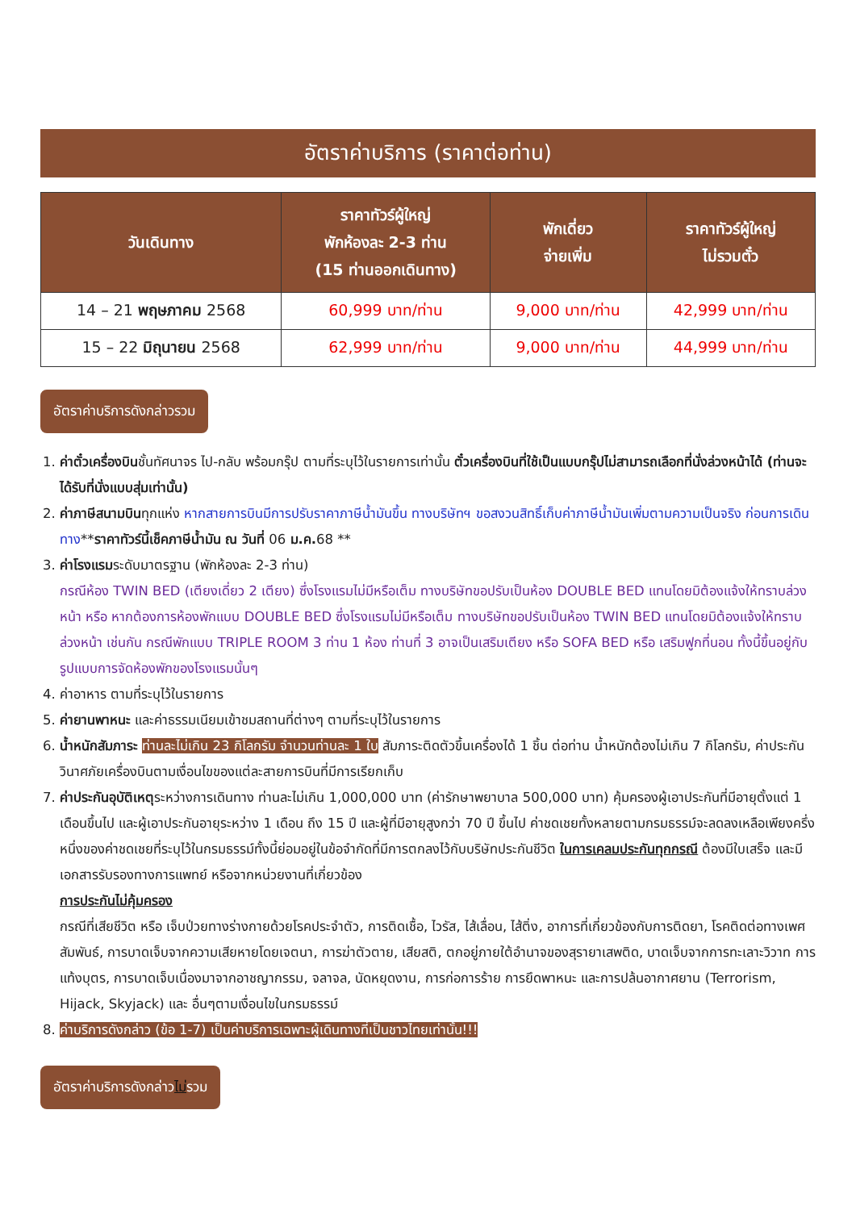อัตราค่าบริการ (ราคาต่อท่าน)
| วันเดินทาง | ราคาทัวร์ผู้ใหญ่ พักห้องละ 2-3 ท่าน (15 ท่านออกเดินทาง) | พักเดี่ยว จ่ายเพิ่ม | ราคาทัวร์ผู้ใหญ่ ไม่รวมตั๋ว |
| --- | --- | --- | --- |
| 14 – 21 พฤษภาคม 2568 | 60,999 บาท/ท่าน | 9,000 บาท/ท่าน | 42,999 บาท/ท่าน |
| 15 – 22 มิถุนายน 2568 | 62,999 บาท/ท่าน | 9,000 บาท/ท่าน | 44,999 บาท/ท่าน |
อัตราค่าบริการดังกล่าวรวม
1. ค่าตั๋วเครื่องบินชั้นทัศนาจร ไป-กลับ พร้อมกรุ๊ป ตามที่ระบุไว้ในรายการเท่านั้น ตั๋วเครื่องบินที่ใช้เป็นแบบกรุ๊ปไม่สามารถเลือกที่นั่งล่วงหน้าได้ (ท่านจะได้รับที่นั่งแบบสุ่มเท่านั้น)
2. ค่าภาษีสนามบินทุกแห่ง หากสายการบินมีการปรับราคาภาษีน้ำมันขึ้น ทางบริษัทฯ ขอสงวนสิทธิ์เก็บค่าภาษีน้ำมันเพิ่มตามความเป็นจริง ก่อนการเดินทาง**ราคาทัวร์นี้เช็คภาษีน้ำมัน ณ วันที่ 06 ม.ค. 68 **
3. ค่าโรงแรมระดับมาตรฐาน (พักห้องละ 2-3 ท่าน)
กรณีห้อง TWIN BED (เตียงเดี่ยว 2 เตียง) ซึ่งโรงแรมไม่มีหรือเต็ม ทางบริษัทขอปรับเป็นห้อง DOUBLE BED แทนโดยมิต้องแจ้งให้ทราบล่วงหน้า หรือ หากต้องการห้องพักแบบ DOUBLE BED ซึ่งโรงแรมไม่มีหรือเต็ม ทางบริษัทขอปรับเป็นห้อง TWIN BED แทนโดยมิต้องแจ้งให้ทราบล่วงหน้า เช่นกัน กรณีพักแบบ TRIPLE ROOM 3 ท่าน 1 ห้อง ท่านที่ 3 อาจเป็นเสริมเตียง หรือ SOFA BED หรือ เสริมฟูกที่นอน ทั้งนี้ขึ้นอยู่กับรูปแบบการจัดห้องพักของโรงแรมนั้นๆ
4. ค่าอาหาร ตามที่ระบุไว้ในรายการ
5. ค่ายานพาหนะ และค่าธรรมเนียมเข้าชมสถานที่ต่างๆ ตามที่ระบุไว้ในรายการ
6. น้ำหนักสัมภาระ ท่านละไม่เกิน 23 กิโลกรัม จำนวนท่านละ 1 ใบ สัมภาระติดตัวขึ้นเครื่องได้ 1 ชิ้น ต่อท่าน น้ำหนักต้องไม่เกิน 7 กิโลกรัม, ค่าประกันวินาศภัยเครื่องบินตามเงื่อนไขของแต่ละสายการบินที่มีการเรียกเก็บ
7. ค่าประกันอุบัติเหตุระหว่างการเดินทาง ท่านละไม่เกิน 1,000,000 บาท (ค่ารักษาพยาบาล 500,000 บาท) คุ้มครองผู้เอาประกันที่มีอายุตั้งแต่ 1 เดือนขึ้นไป และผู้เอาประกันอายุระหว่าง 1 เดือน ถึง 15 ปี และผู้ที่มีอายุสูงกว่า 70 ปี ขึ้นไป ค่าชดเชยทั้งหลายตามกรมธรรม์จะลดลงเหลือเพียงครึ่งหนึ่งของค่าชดเชยที่ระบุไว้ในกรมธรรม์ทั้งนี้ย่อมอยู่ในข้อจำกัดที่มีการตกลงไว้กับบริษัทประกันชีวิต ในการเคลมประกันทุกกรณี ต้องมีใบเสร็จ และมีเอกสารรับรองทางการแพทย์ หรือจากหน่วยงานที่เกี่ยวข้อง
การประกันไม่คุ้มครอง
กรณีที่เสียชีวิต หรือ เจ็บป่วยทางร่างกายด้วยโรคประจำตัว, การติดเชื้อ, ไวรัส, ไส้เลื่อน, ไส้ติ่ง, อาการที่เกี่ยวข้องกับการติดยา, โรคติดต่อทางเพศสัมพันธ์, การบาดเจ็บจากความเสียหายโดยเจตนา, การฆ่าตัวตาย, เสียสติ, ตกอยู่ภายใต้อำนาจของสุรายาเสพติด, บาดเจ็บจากการทะเลาะวิวาท การแท้งบุตร, การบาดเจ็บเนื่องมาจากอาชญากรรม, จลาจล, นัดหยุดงาน, การก่อการร้าย การยึดพาหนะ และการปล้นอากาศยาน (Terrorism, Hijack, Skyjack) และ อื่นๆตามเงื่อนไขในกรมธรรม์
8. ค่าบริการดังกล่าว (ข้อ 1-7) เป็นค่าบริการเฉพาะผู้เดินทางที่เป็นชาวไทยเท่านั้น!!!
อัตราค่าบริการดังกล่าวไม่รวม